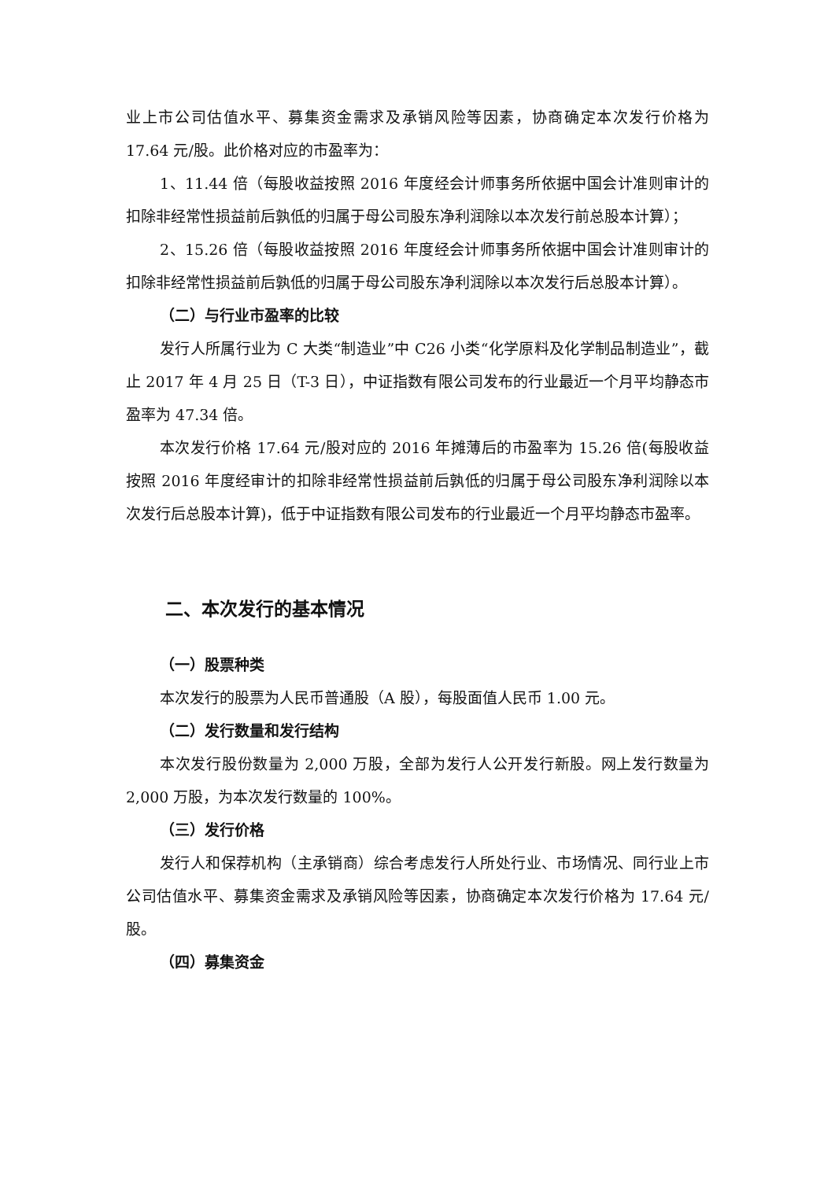业上市公司估值水平、募集资金需求及承销风险等因素，协商确定本次发行价格为 17.64 元/股。此价格对应的市盈率为：
1、11.44 倍（每股收益按照 2016 年度经会计师事务所依据中国会计准则审计的扣除非经常性损益前后孰低的归属于母公司股东净利润除以本次发行前总股本计算）；
2、15.26 倍（每股收益按照 2016 年度经会计师事务所依据中国会计准则审计的扣除非经常性损益前后孰低的归属于母公司股东净利润除以本次发行后总股本计算）。
（二）与行业市盈率的比较
发行人所属行业为 C 大类“制造业”中 C26 小类“化学原料及化学制品制造业”，截止 2017 年 4 月 25 日（T-3 日），中证指数有限公司发布的行业最近一个月平均静态市盈率为 47.34 倍。
本次发行价格 17.64 元/股对应的 2016 年摊薄后的市盈率为 15.26 倍(每股收益按照 2016 年度经审计的扣除非经常性损益前后孰低的归属于母公司股东净利润除以本次发行后总股本计算)，低于中证指数有限公司发布的行业最近一个月平均静态市盈率。
二、本次发行的基本情况
（一）股票种类
本次发行的股票为人民币普通股（A 股），每股面值人民币 1.00 元。
（二）发行数量和发行结构
本次发行股份数量为 2,000 万股，全部为发行人公开发行新股。网上发行数量为 2,000 万股，为本次发行数量的 100%。
（三）发行价格
发行人和保荐机构（主承销商）综合考虑发行人所处行业、市场情况、同行业上市公司估值水平、募集资金需求及承销风险等因素，协商确定本次发行价格为 17.64 元/股。
（四）募集资金